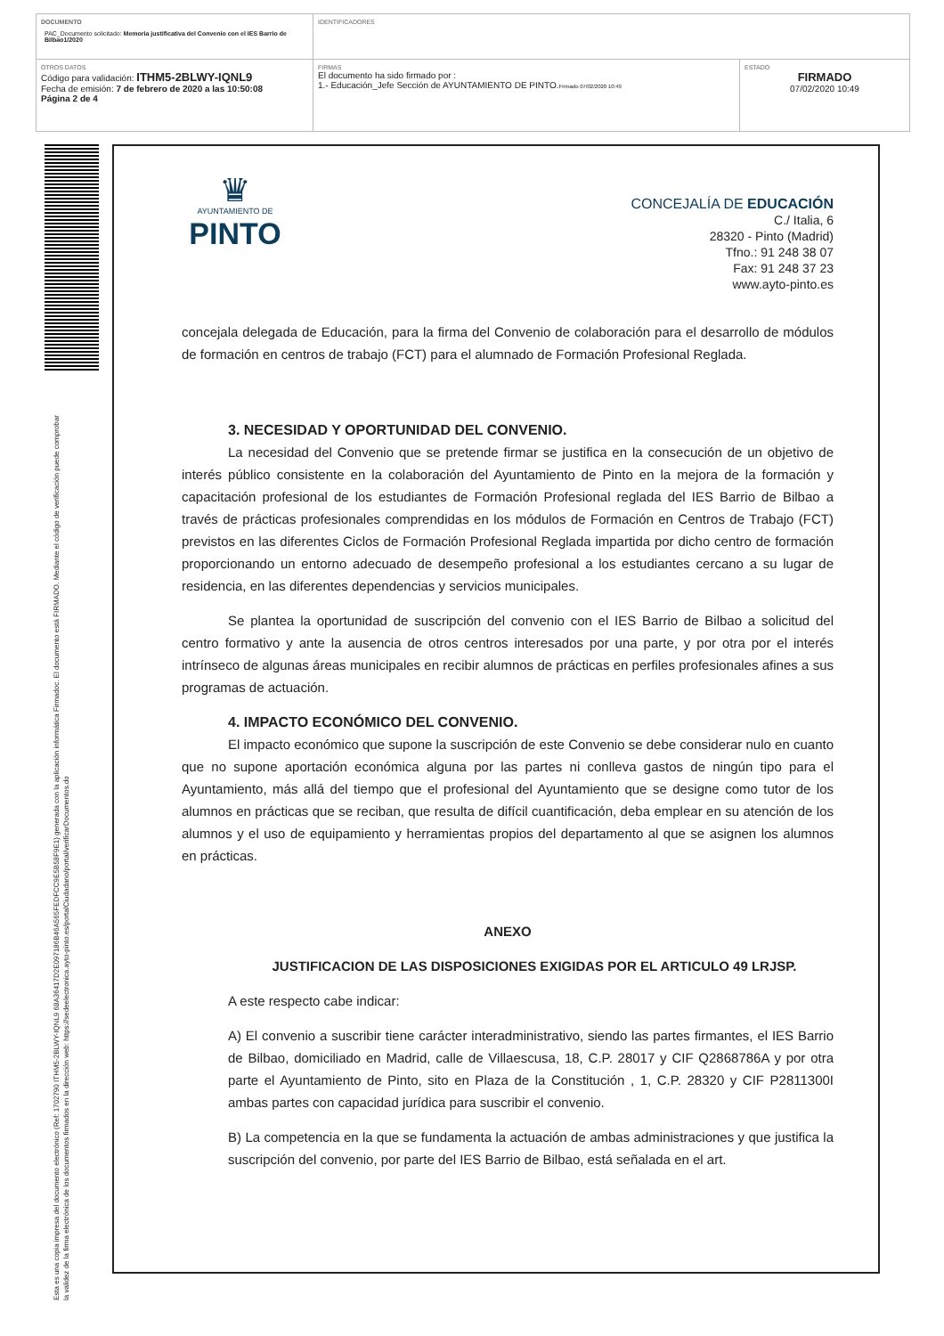| DOCUMENTO PAC_Documento solicitado: Memoria justificativa del Convenio con el IES Barrio de Bilbao1/2020 | IDENTIFICADORES | |
| OTROS DATOS Código para validación: ITHM5-2BLWY-IQNL9 Fecha de emisión: 7 de febrero de 2020 a las 10:50:08 Página 2 de 4 | FIRMAS El documento ha sido firmado por : 1.- Educación_Jefe Sección de AYUNTAMIENTO DE PINTO. Firmado 07/02/2020 10:49 | ESTADO FIRMADO 07/02/2020 10:49 |
Esta es una copia impresa del documento electrónico (Ref: 1702790 ITHM5-2BLWY-IQNL9 68A36417D2E097186B46A565FEDFCC9E5B58F9E1) generada con la aplicación informática Firmadoc. El documento está FIRMADO. Mediante el código de verificación puede comprobar la validez de la firma electrónica de los documentos firmados en la dirección web: https://sedeelectronica.ayto-pinto.es/portalCiudadano/portal/verificarDocumentos.do
♛
AYUNTAMIENTO DE
PINTO
CONCEJALÍA DE EDUCACIÓN
C./ Italia, 6
28320 - Pinto (Madrid)
Tfno.: 91 248 38 07
Fax: 91 248 37 23
www.ayto-pinto.es
concejala delegada de Educación, para la firma del Convenio de colaboración para el desarrollo de módulos de formación en centros de trabajo (FCT) para el alumnado de Formación Profesional Reglada.
3. NECESIDAD Y OPORTUNIDAD DEL CONVENIO.
La necesidad del Convenio que se pretende firmar se justifica en la consecución de un objetivo de interés público consistente en la colaboración del Ayuntamiento de Pinto en la mejora de la formación y capacitación profesional de los estudiantes de Formación Profesional reglada del IES Barrio de Bilbao a través de prácticas profesionales comprendidas en los módulos de Formación en Centros de Trabajo (FCT) previstos en las diferentes Ciclos de Formación Profesional Reglada impartida por dicho centro de formación proporcionando un entorno adecuado de desempeño profesional a los estudiantes cercano a su lugar de residencia, en las diferentes dependencias y servicios municipales.
Se plantea la oportunidad de suscripción del convenio con el IES Barrio de Bilbao a solicitud del centro formativo y ante la ausencia de otros centros interesados por una parte, y por otra por el interés intrínseco de algunas áreas municipales en recibir alumnos de prácticas en perfiles profesionales afines a sus programas de actuación.
4. IMPACTO ECONÓMICO DEL CONVENIO.
El impacto económico que supone la suscripción de este Convenio se debe considerar nulo en cuanto que no supone aportación económica alguna por las partes ni conlleva gastos de ningún tipo para el Ayuntamiento, más allá del tiempo que el profesional del Ayuntamiento que se designe como tutor de los alumnos en prácticas que se reciban, que resulta de difícil cuantificación, deba emplear en su atención de los alumnos y el uso de equipamiento y herramientas propios del departamento al que se asignen los alumnos en prácticas.
ANEXO
JUSTIFICACION DE LAS DISPOSICIONES EXIGIDAS POR EL ARTICULO 49 LRJSP.
A este respecto cabe indicar:
A) El convenio a suscribir tiene carácter interadministrativo, siendo las partes firmantes, el IES Barrio de Bilbao, domiciliado en Madrid, calle de Villaescusa, 18, C.P. 28017 y CIF Q2868786A y por otra parte el Ayuntamiento de Pinto, sito en Plaza de la Constitución , 1, C.P. 28320 y CIF P2811300I ambas partes con capacidad jurídica para suscribir el convenio.
B) La competencia en la que se fundamenta la actuación de ambas administraciones y que justifica la suscripción del convenio, por parte del IES Barrio de Bilbao, está señalada en el art.